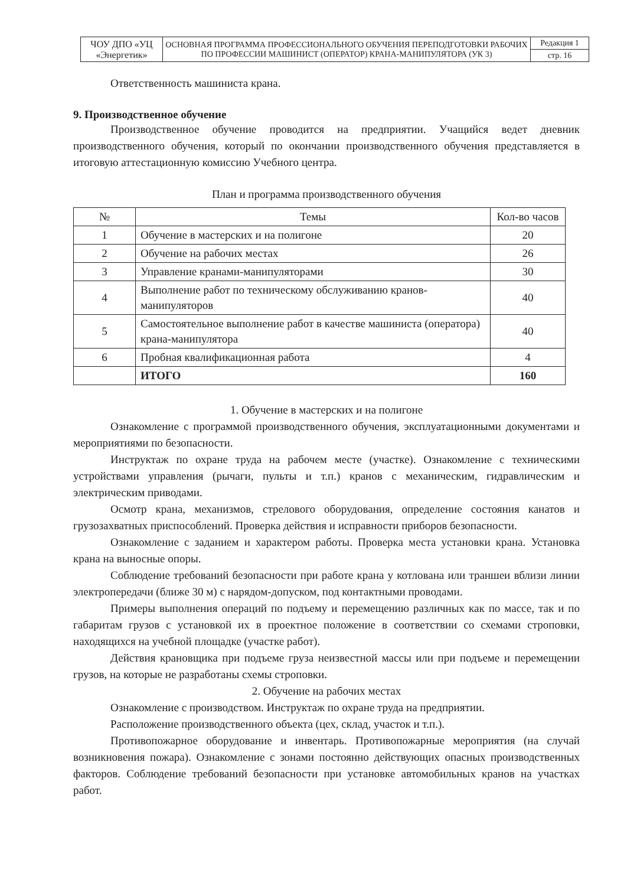| ЧОУ ДПО «УЦ «Энергетик» | ОСНОВНАЯ ПРОГРАММА ПРОФЕССИОНАЛЬНОГО ОБУЧЕНИЯ ПЕРЕПОДГОТОВКИ РАБОЧИХ ПО ПРОФЕССИИ МАШИНИСТ (ОПЕРАТОР) КРАНА-МАНИПУЛЯТОРА (УК 3) | Редакция 1 |
| | | стр. 16 |
Ответственность машиниста крана.
9. Производственное обучение
Производственное обучение проводится на предприятии. Учащийся ведет дневник производственного обучения, который по окончании производственного обучения представляется в итоговую аттестационную комиссию Учебного центра.
План и программа производственного обучения
| № | Темы | Кол-во часов |
| --- | --- | --- |
| 1 | Обучение в мастерских и на полигоне | 20 |
| 2 | Обучение на рабочих местах | 26 |
| 3 | Управление кранами-манипуляторами | 30 |
| 4 | Выполнение работ по техническому обслуживанию кранов-манипуляторов | 40 |
| 5 | Самостоятельное выполнение работ в качестве машиниста (оператора) крана-манипулятора | 40 |
| 6 | Пробная квалификационная работа | 4 |
| | ИТОГО | 160 |
1. Обучение в мастерских и на полигоне
Ознакомление с программой производственного обучения, эксплуатационными документами и мероприятиями по безопасности.
Инструктаж по охране труда на рабочем месте (участке). Ознакомление с техническими устройствами управления (рычаги, пульты и т.п.) кранов с механическим, гидравлическим и электрическим приводами.
Осмотр крана, механизмов, стрелового оборудования, определение состояния канатов и грузозахватных приспособлений. Проверка действия и исправности приборов безопасности.
Ознакомление с заданием и характером работы. Проверка места установки крана. Установка крана на выносные опоры.
Соблюдение требований безопасности при работе крана у котлована или траншеи вблизи линии электропередачи (ближе 30 м) с нарядом-допуском, под контактными проводами.
Примеры выполнения операций по подъему и перемещению различных как по массе, так и по габаритам грузов с установкой их в проектное положение в соответствии со схемами строповки, находящихся на учебной площадке (участке работ).
Действия крановщика при подъеме груза неизвестной массы или при подъеме и перемещении грузов, на которые не разработаны схемы строповки.
2. Обучение на рабочих местах
Ознакомление с производством. Инструктаж по охране труда на предприятии.
Расположение производственного объекта (цех, склад, участок и т.п.).
Противопожарное оборудование и инвентарь. Противопожарные мероприятия (на случай возникновения пожара). Ознакомление с зонами постоянно действующих опасных производственных факторов. Соблюдение требований безопасности при установке автомобильных кранов на участках работ.